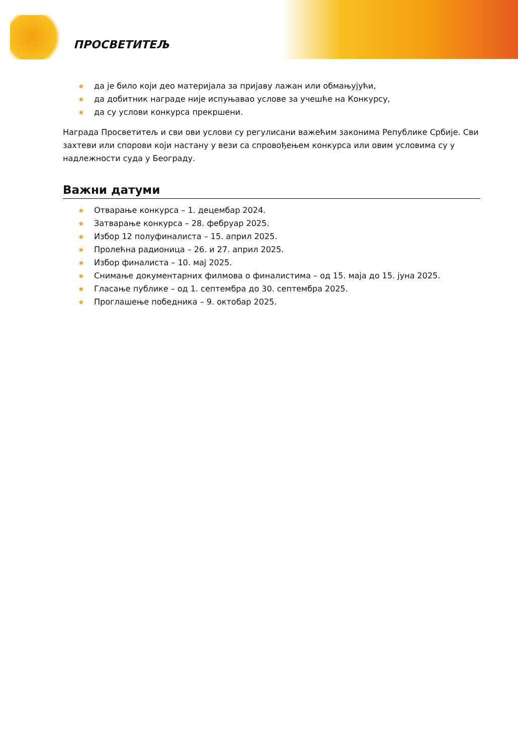ПРОСВЕТИТЕЉ
★ да је било који део материјала за пријаву лажан или обмањујући,
★ да добитник награде није испуњавао услове за учешће на Конкурсу,
★ да су услови конкурса прекршени.
Награда Просветитељ и сви ови услови су регулисани важећим законима Републике Србије. Сви захтеви или спорови који настану у вези са спровођењем конкурса или овим условима су у надлежности суда у Београду.
Важни датуми
★ Отварање конкурса – 1. децембар 2024.
★ Затварање конкурса – 28. фебруар 2025.
★ Избор 12 полуфиналиста – 15. април 2025.
★ Пролећна радионица – 26. и 27. април 2025.
★ Избор финалиста – 10. мај 2025.
★ Снимање документарних филмова о финалистима – од 15. маја до 15. јуна 2025.
★ Гласање публике – од 1. септембра до 30. септембра 2025.
★ Проглашење победника – 9. октобар 2025.